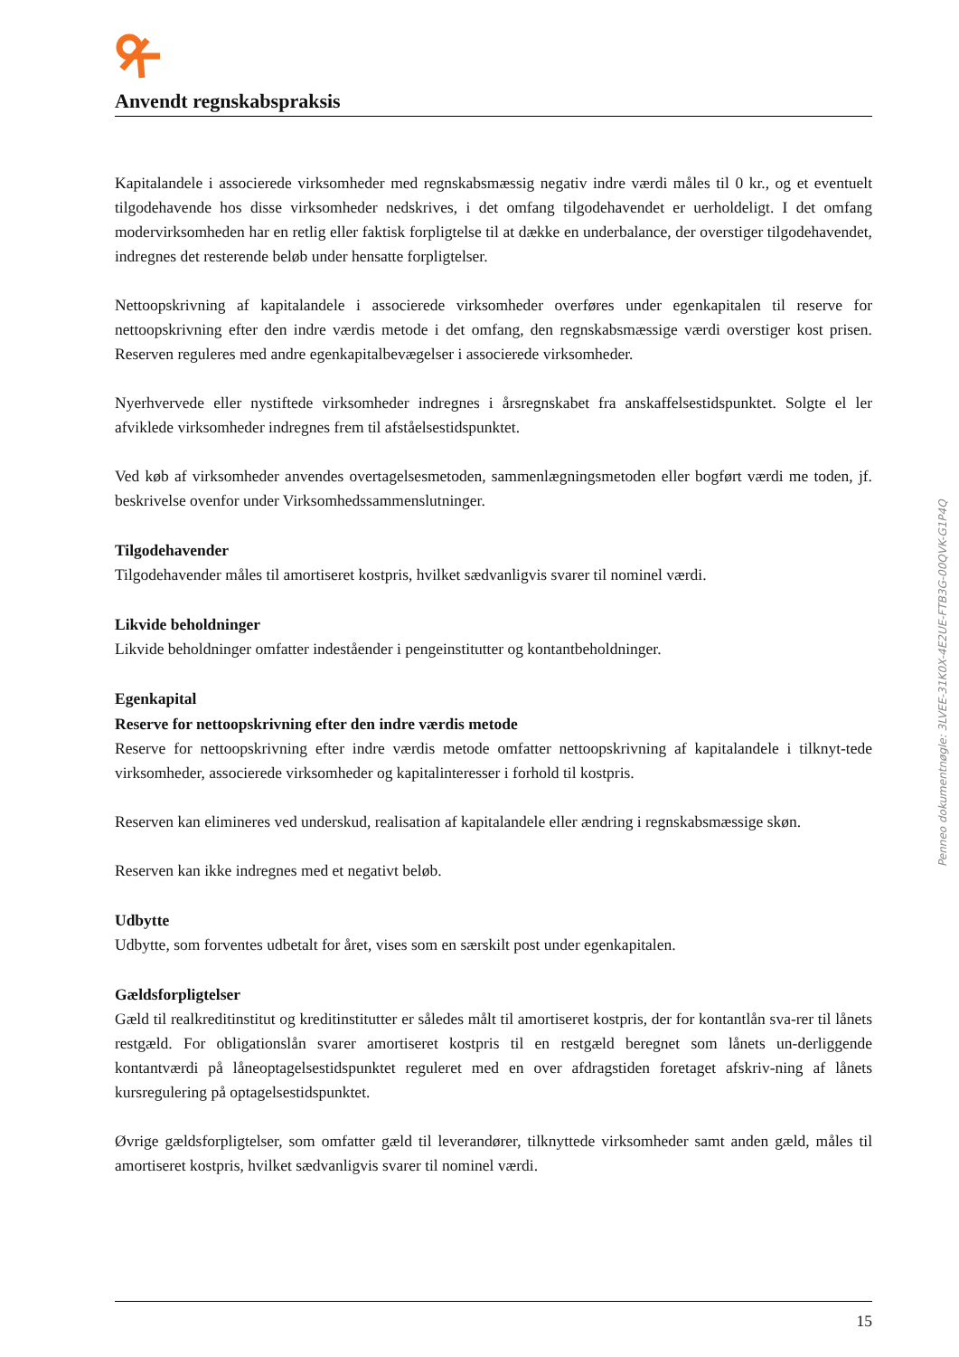Anvendt regnskabspraksis
Kapitalandele i associerede virksomheder med regnskabsmæssig negativ indre værdi måles til 0 kr., og et eventuelt tilgodehavende hos disse virksomheder nedskrives, i det omfang tilgodehavendet er uerholdeligt. I det omfang modervirksomheden har en retlig eller faktisk forpligtelse til at dække en underbalance, der overstiger tilgodehavendet, indregnes det resterende beløb under hensatte forpligtelser.
Nettoopskrivning af kapitalandele i associerede virksomheder overføres under egenkapitalen til reserve for nettoopskrivning efter den indre værdis metode i det omfang, den regnskabsmæssige værdi overstiger kost prisen. Reserven reguleres med andre egenkapitalbevægelser i associerede virksomheder.
Nyerhvervede eller nystiftede virksomheder indregnes i årsregnskabet fra anskaffelsestidspunktet. Solgte el ler afviklede virksomheder indregnes frem til afståelsestidspunktet.
Ved køb af virksomheder anvendes overtagelsesmetoden, sammenlægningsmetoden eller bogført værdi me toden, jf. beskrivelse ovenfor under Virksomhedssammenslutninger.
Tilgodehavender
Tilgodehavender måles til amortiseret kostpris, hvilket sædvanligvis svarer til nominel værdi.
Likvide beholdninger
Likvide beholdninger omfatter indeståender i pengeinstitutter og kontantbeholdninger.
Egenkapital
Reserve for nettoopskrivning efter den indre værdis metode
Reserve for nettoopskrivning efter indre værdis metode omfatter nettoopskrivning af kapitalandele i tilknyt-tede virksomheder, associerede virksomheder og kapitalinteresser i forhold til kostpris.
Reserven kan elimineres ved underskud, realisation af kapitalandele eller ændring i regnskabsmæssige skøn.
Reserven kan ikke indregnes med et negativt beløb.
Udbytte
Udbytte, som forventes udbetalt for året, vises som en særskilt post under egenkapitalen.
Gældsforpligtelser
Gæld til realkreditinstitut og kreditinstitutter er således målt til amortiseret kostpris, der for kontantlån sva-rer til lånets restgæld. For obligationslån svarer amortiseret kostpris til en restgæld beregnet som lånets un-derliggende kontantværdi på låneoptagelsestidspunktet reguleret med en over afdragstiden foretaget afskriv-ning af lånets kursregulering på optagelsestidspunktet.
Øvrige gældsforpligtelser, som omfatter gæld til leverandører, tilknyttede virksomheder samt anden gæld, måles til amortiseret kostpris, hvilket sædvanligvis svarer til nominel værdi.
Penneo dokumentnøgle: 3LVEE-31K0X-4E2UE-FTB3G-00QVK-G1P4Q
15